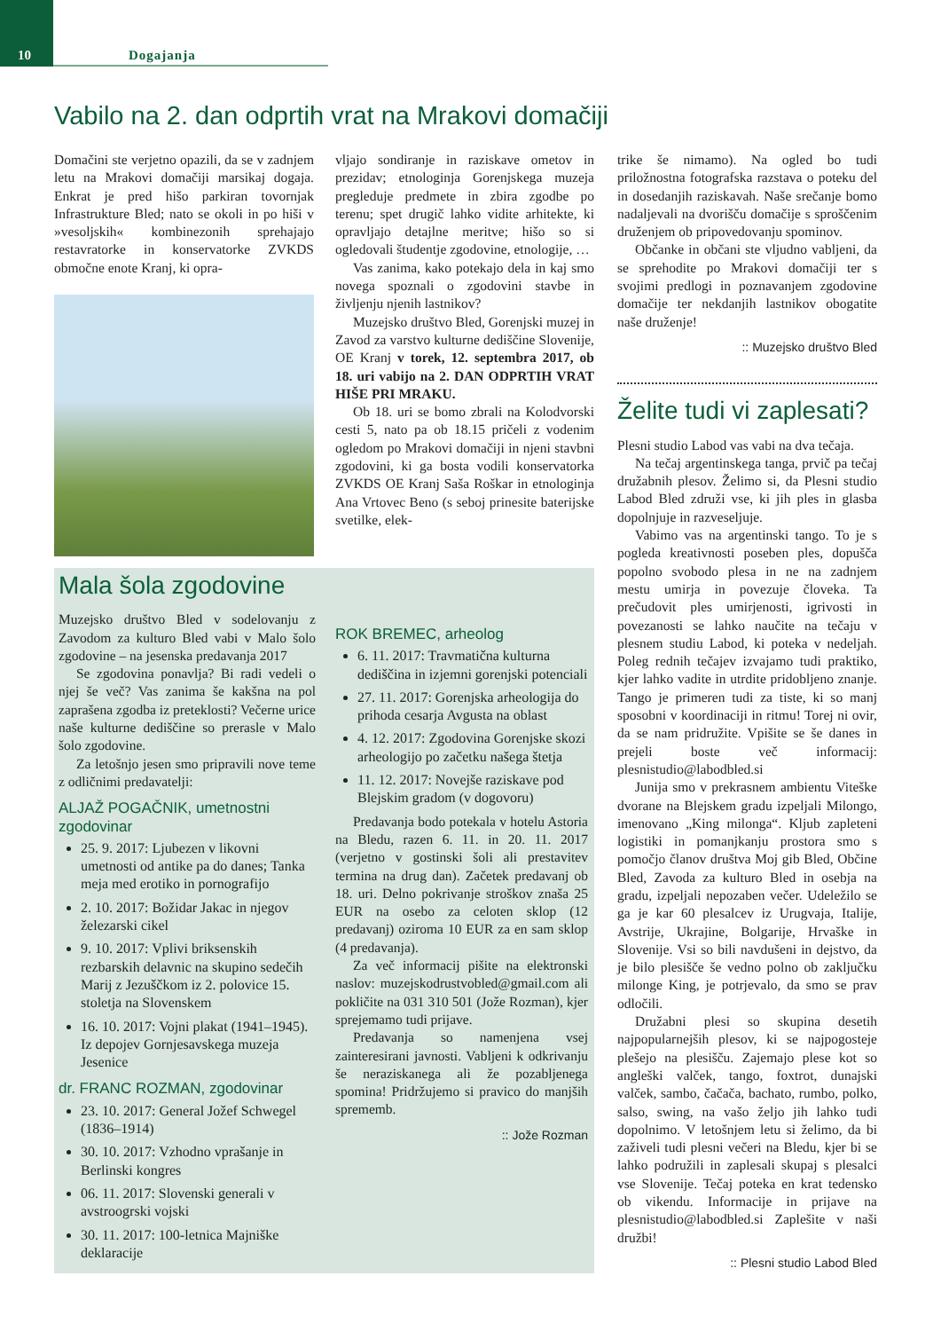10
Dogajanja
Vabilo na 2. dan odprtih vrat na Mrakovi domačiji
Domačini ste verjetno opazili, da se v zadnjem letu na Mrakovi domačiji marsikaj dogaja. Enkrat je pred hišo parkiran tovornjak Infrastrukture Bled; nato se okoli in po hiši v »vesoljskih« kombinezonih sprehajajo restavratorke in konservatorke ZVKDS območne enote Kranj, ki opra-
vljajo sondiranje in raziskave ometov in prezidav; etnologinja Gorenjskega muzeja pregleduje predmete in zbira zgodbe po terenu; spet drugič lahko vidite arhitekte, ki opravljajo detajlne meritve; hišo so si ogledovali študentje zgodovine, etnologije, …
Vas zanima, kako potekajo dela in kaj smo novega spoznali o zgodovini stavbe in življenju njenih lastnikov?
Muzejsko društvo Bled, Gorenjski muzej in Zavod za varstvo kulturne dediščine Slovenije, OE Kranj v torek, 12. septembra 2017, ob 18. uri vabijo na 2. DAN ODPRTIH VRAT HIŠE PRI MRAKU.
Ob 18. uri se bomo zbrali na Kolodvorski cesti 5, nato pa ob 18.15 pričeli z vodenim ogledom po Mrakovi domačiji in njeni stavbni zgodovini, ki ga bosta vodili konservatorka ZVKDS OE Kranj Saša Roškar in etnologinja Ana Vrtovec Beno (s seboj prinesite baterijske svetilke, elek-
trike še nimamo). Na ogled bo tudi priložnostna fotografska razstava o poteku del in dosedanjih raziskavah. Naše srečanje bomo nadaljevali na dvorišču domačije s sproščenim druženjem ob pripovedovanju spominov.
Občanke in občani ste vljudno vabljeni, da se sprehodite po Mrakovi domačiji ter s svojimi predlogi in poznavanjem zgodovine domačije ter nekdanjih lastnikov obogatite naše druženje!
:: Muzejsko društvo Bled
Želite tudi vi zaplesati?
Plesni studio Labod vas vabi na dva tečaja.
Na tečaj argentinskega tanga, prvič pa tečaj družabnih plesov. Želimo si, da Plesni studio Labod Bled združi vse, ki jih ples in glasba dopolnjuje in razveseljuje.
Vabimo vas na argentinski tango. To je s pogleda kreativnosti poseben ples, dopušča popolno svobodo plesa in ne na zadnjem mestu umirja in povezuje človeka. Ta prečudovit ples umirjenosti, igrivosti in povezanosti se lahko naučite na tečaju v plesnem studiu Labod, ki poteka v nedeljah. Poleg rednih tečajev izvajamo tudi praktiko, kjer lahko vadite in utrdite pridobljeno znanje. Tango je primeren tudi za tiste, ki so manj sposobni v koordinaciji in ritmu! Torej ni ovir, da se nam pridružite. Vpišite se še danes in prejeli boste več informacij: plesnistudio@labodbled.si
Junija smo v prekrasnem ambientu Viteške dvorane na Blejskem gradu izpeljali Milongo, imenovano „King milonga“. Kljub zapleteni logistiki in pomanjkanju prostora smo s pomočjo članov društva Moj gib Bled, Občine Bled, Zavoda za kulturo Bled in osebja na gradu, izpeljali nepozaben večer. Udeležilo se ga je kar 60 plesalcev iz Urugvaja, Italije, Avstrije, Ukrajine, Bolgarije, Hrvaške in Slovenije. Vsi so bili navdušeni in dejstvo, da je bilo plesišče še vedno polno ob zaključku milonge King, je potrjevalo, da smo se prav odločili.
Družabni plesi so skupina desetih najpopularnejših plesov, ki se najpogosteje plešejo na plesišču. Zajemajo plese kot so angleški valček, tango, foxtrot, dunajski valček, sambo, čačača, bachato, rumbo, polko, salso, swing, na vašo željo jih lahko tudi dopolnimo. V letošnjem letu si želimo, da bi zaživeli tudi plesni večeri na Bledu, kjer bi se lahko podružili in zaplesali skupaj s plesalci vse Slovenije. Tečaj poteka en krat tedensko ob vikendu. Informacije in prijave na plesnistudio@labodbled.si Zaplešite v naši družbi!
:: Plesni studio Labod Bled
Mala šola zgodovine
Muzejsko društvo Bled v sodelovanju z Zavodom za kulturo Bled vabi v Malo šolo zgodovine – na jesenska predavanja 2017
Se zgodovina ponavlja? Bi radi vedeli o njej še več? Vas zanima še kakšna na pol zaprašena zgodba iz preteklosti? Večerne urice naše kulturne dediščine so prerasle v Malo šolo zgodovine.
Za letošnjo jesen smo pripravili nove teme z odličnimi predavatelji:
ALJAŽ POGAČNIK, umetnostni zgodovinar
25. 9. 2017: Ljubezen v likovni umetnosti od antike pa do danes; Tanka meja med erotiko in pornografijo
2. 10. 2017: Božidar Jakac in njegov železarski cikel
9. 10. 2017: Vplivi briksenskih rezbarskih delavnic na skupino sedečih Marij z Jezuščkom iz 2. polovice 15. stoletja na Slovenskem
16. 10. 2017: Vojni plakat (1941–1945). Iz depojev Gornjesavskega muzeja Jesenice
dr. FRANC ROZMAN, zgodovinar
23. 10. 2017: General Jožef Schwegel (1836–1914)
30. 10. 2017: Vzhodno vprašanje in Berlinski kongres
06. 11. 2017: Slovenski generali v avstroogrski vojski
30. 11. 2017: 100-letnica Majniške deklaracije
ROK BREMEC, arheolog
6. 11. 2017: Travmatična kulturna dediščina in izjemni gorenjski potenciali
27. 11. 2017: Gorenjska arheologija do prihoda cesarja Avgusta na oblast
4. 12. 2017: Zgodovina Gorenjske skozi arheologijo po začetku našega štetja
11. 12. 2017: Novejše raziskave pod Blejskim gradom (v dogovoru)
Predavanja bodo potekala v hotelu Astoria na Bledu, razen 6. 11. in 20. 11. 2017 (verjetno v gostinski šoli ali prestavitev termina na drug dan). Začetek predavanj ob 18. uri. Delno pokrivanje stroškov znaša 25 EUR na osebo za celoten sklop (12 predavanj) oziroma 10 EUR za en sam sklop (4 predavanja).
Za več informacij pišite na elektronski naslov: muzejskodrustvobled@gmail.com ali pokličite na 031 310 501 (Jože Rozman), kjer sprejemamo tudi prijave.
Predavanja so namenjena vsej zainteresirani javnosti. Vabljeni k odkrivanju še neraziskanega ali že pozabljenega spomina! Pridržujemo si pravico do manjših sprememb.
:: Jože Rozman